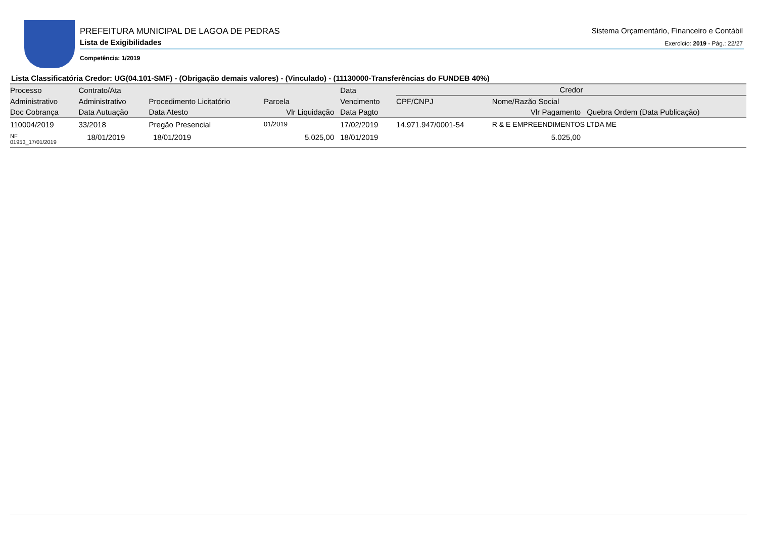PREFEITURA MUNICIPAL DE LAGOA DE PEDRAS
Lista de Exigibilidades
Sistema Orçamentário, Financeiro e Contábil
Exercício: 2019 - Pág.: 22/27
Competência: 1/2019
Lista Classificatória Credor: UG(04.101-SMF) - (Obrigação demais valores) - (Vinculado) - (11130000-Transferências do FUNDEB 40%)
| Processo | Contrato/Ata | | | Data | Credor | | |
| --- | --- | --- | --- | --- | --- | --- | --- |
| Administrativo | Administrativo | Procedimento Licitatório | Parcela | Vencimento | CPF/CNPJ | Nome/Razão Social | |
| Doc Cobrança | Data Autuação | Data Atesto | Vlr Liquidação | Data Pagto | Vlr Pagamento | | Quebra Ordem (Data Publicação) |
| 110004/2019 | 33/2018 | Pregão Presencial | 01/2019 | 17/02/2019 | 14.971.947/0001-54 | R & E EMPREENDIMENTOS LTDA ME | |
| NF 01953_17/01/2019 | 18/01/2019 | 18/01/2019 | 5.025,00 | 18/01/2019 | 5.025,00 | | |